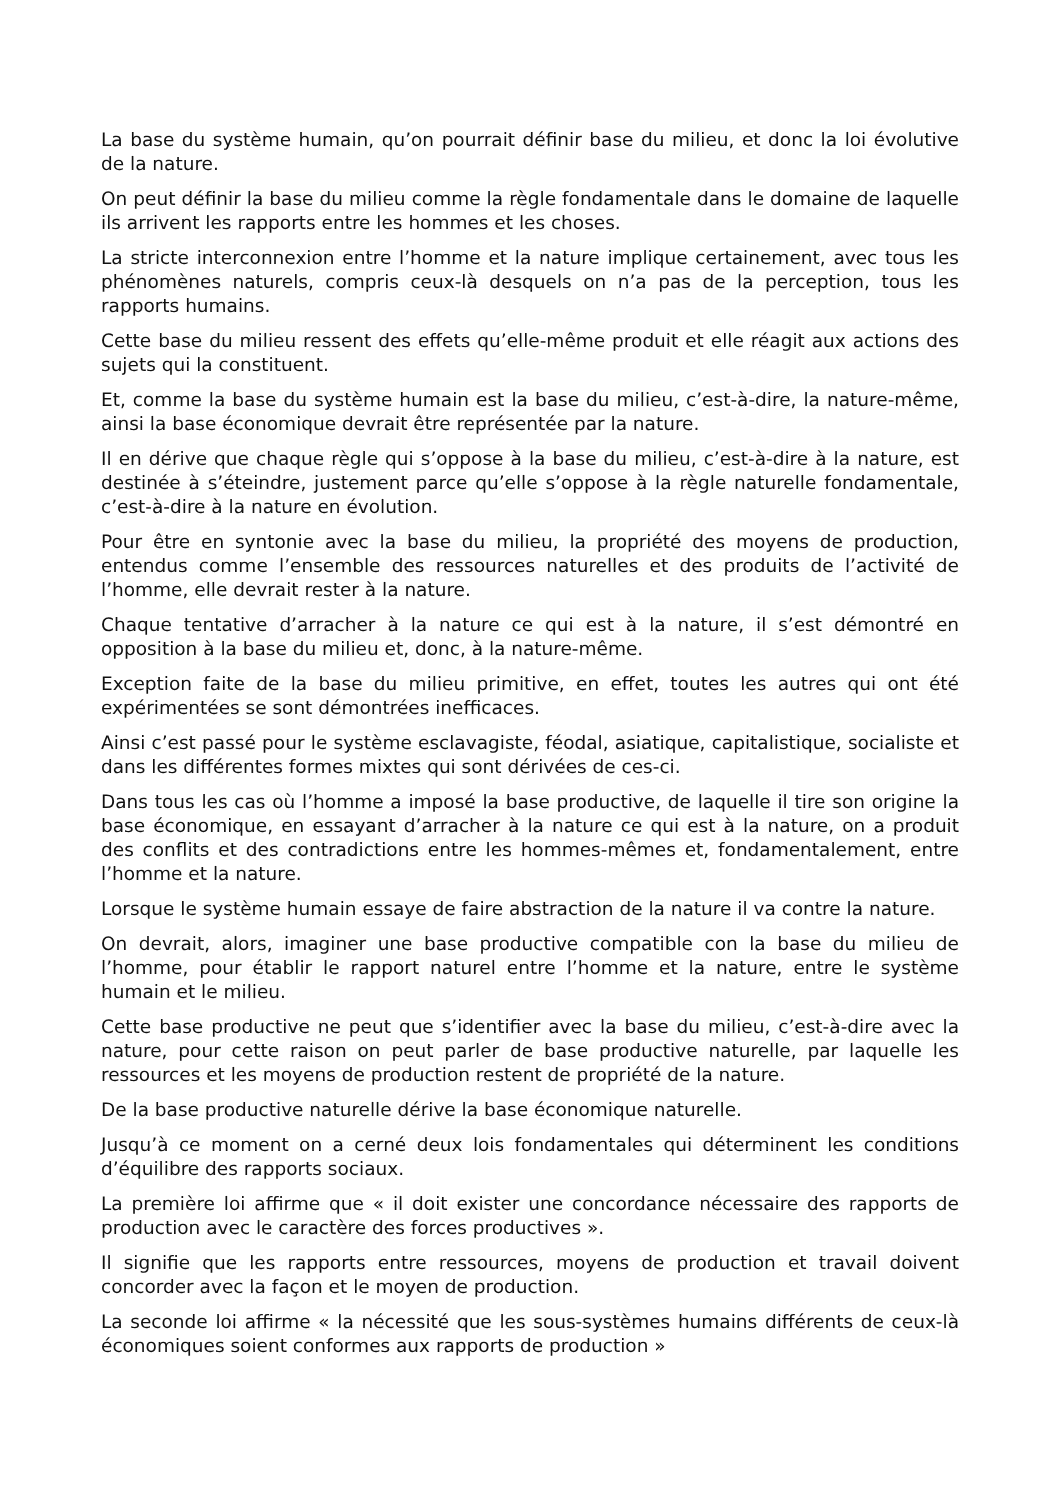La base du système humain, qu’on pourrait définir base du milieu, et donc la loi évolutive de la nature.
On peut définir la base du milieu comme la règle fondamentale dans le domaine de laquelle ils arrivent les rapports entre les hommes et les choses.
La stricte interconnexion entre l’homme et la nature implique certainement, avec tous les phénomènes naturels, compris ceux-là desquels on n’a pas de la perception, tous les rapports humains.
Cette base du milieu ressent des effets qu’elle-même produit et elle réagit aux actions des sujets qui la constituent.
Et, comme la base du système humain est la base du milieu, c’est-à-dire, la nature-même, ainsi la base économique devrait être représentée par la nature.
Il en dérive que chaque règle qui s’oppose à la base du milieu, c’est-à-dire à la nature, est destinée à s’éteindre, justement parce qu’elle s’oppose à la règle naturelle fondamentale, c’est-à-dire à la nature en évolution.
Pour être en syntonie avec la base du milieu, la propriété des moyens de production, entendus comme l’ensemble des ressources naturelles et des produits de l’activité de l’homme, elle devrait rester à la nature.
Chaque tentative d’arracher à la nature ce qui est à la nature, il s’est démontré en opposition à la base du milieu et, donc, à la nature-même.
Exception faite de la base du milieu primitive, en effet, toutes les autres qui ont été expérimentées se sont démontrées inefficaces.
Ainsi c’est passé pour le système esclavagiste, féodal, asiatique, capitalistique, socialiste et dans les différentes formes mixtes qui sont dérivées de ces-ci.
Dans tous les cas où l’homme a imposé la base productive, de laquelle il tire son origine la base économique, en essayant d’arracher à la nature ce qui est à la nature, on a produit des conflits et des contradictions entre les hommes-mêmes et, fondamentalement, entre l’homme et la nature.
Lorsque le système humain essaye de faire abstraction de la nature il va contre la nature.
On devrait, alors, imaginer une base productive compatible con la base du milieu de l’homme, pour établir le rapport naturel entre l’homme et la nature, entre le système humain et le milieu.
Cette base productive ne peut que s’identifier avec la base du milieu, c’est-à-dire avec la nature, pour cette raison on peut parler de base productive naturelle, par laquelle les ressources et les moyens de production restent de propriété de la nature.
De la base productive naturelle dérive la base économique naturelle.
Jusqu’à ce moment on a cerné deux lois fondamentales qui déterminent les conditions d’équilibre des rapports sociaux.
La première loi affirme que « il doit exister une concordance nécessaire des rapports de production avec le caractère des forces productives ».
Il signifie que les rapports entre ressources, moyens de production et travail doivent concorder avec la façon et le moyen de production.
La seconde loi affirme « la nécessité que les sous-systèmes humains différents de ceux-là économiques soient conformes aux rapports de production »